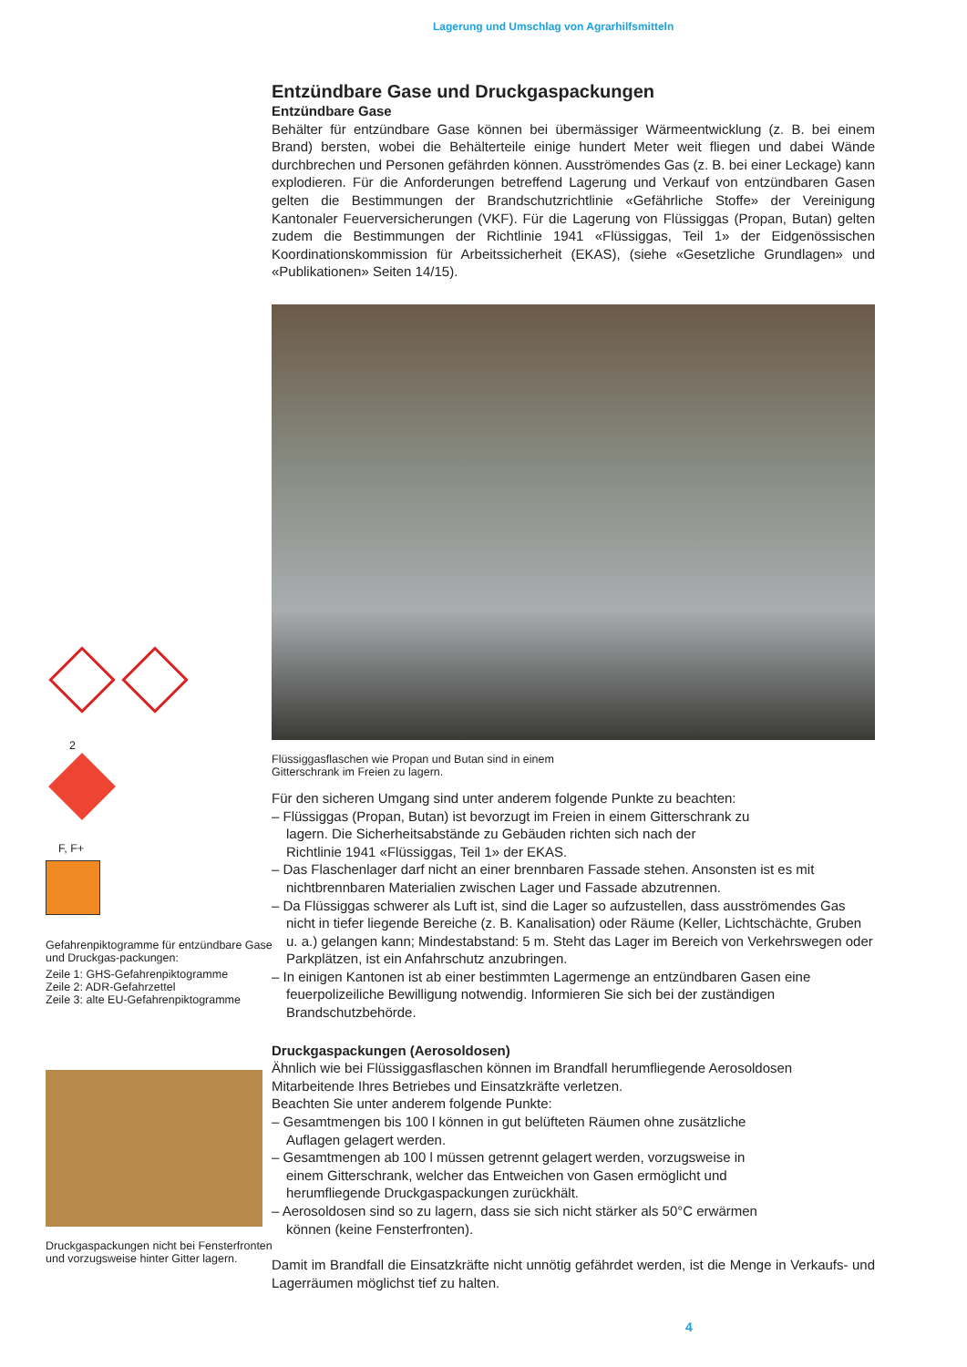Lagerung und Umschlag von Agrarhilfsmitteln
2
F, F+
Gefahrenpiktogramme für entzündbare Gase und Druckgas-packungen:
Zeile 1: GHS-Gefahrenpiktogramme
Zeile 2: ADR-Gefahrzettel
Zeile 3: alte EU-Gefahrenpiktogramme
Druckgaspackungen nicht bei Fensterfronten und vorzugsweise hinter Gitter lagern.
Entzündbare Gase und Druckgaspackungen
Entzündbare Gase
Behälter für entzündbare Gase können bei übermässiger Wärmeentwicklung (z. B. bei einem Brand) bersten, wobei die Behälterteile einige hundert Meter weit fliegen und dabei Wände durchbrechen und Personen gefährden können. Ausströmendes Gas (z. B. bei einer Leckage) kann explodieren. Für die Anforderungen betreffend Lagerung und Verkauf von entzündbaren Gasen gelten die Bestimmungen der Brandschutzrichtlinie «Gefährliche Stoffe» der Vereinigung Kantonaler Feuerversicherungen (VKF). Für die Lagerung von Flüssiggas (Propan, Butan) gelten zudem die Bestimmungen der Richtlinie 1941 «Flüssiggas, Teil 1» der Eidgenössischen Koordinationskommission für Arbeitssicherheit (EKAS), (siehe «Gesetzliche Grundlagen» und «Publikationen» Seiten 14/15).
Flüssiggasflaschen wie Propan und Butan sind in einem
Gitterschrank im Freien zu lagern.
Für den sicheren Umgang sind unter anderem folgende Punkte zu beachten:
– Flüssiggas (Propan, Butan) ist bevorzugt im Freien in einem Gitterschrank zu
lagern. Die Sicherheitsabstände zu Gebäuden richten sich nach der
Richtlinie 1941 «Flüssiggas, Teil 1» der EKAS.
– Das Flaschenlager darf nicht an einer brennbaren Fassade stehen. Ansonsten ist es mit nichtbrennbaren Materialien zwischen Lager und Fassade abzutrennen.
– Da Flüssiggas schwerer als Luft ist, sind die Lager so aufzustellen, dass ausströmendes Gas nicht in tiefer liegende Bereiche (z. B. Kanalisation) oder Räume (Keller, Lichtschächte, Gruben u. a.) gelangen kann; Mindestabstand: 5 m. Steht das Lager im Bereich von Verkehrswegen oder Parkplätzen, ist ein Anfahrschutz anzubringen.
– In einigen Kantonen ist ab einer bestimmten Lagermenge an entzündbaren Gasen eine feuerpolizeiliche Bewilligung notwendig. Informieren Sie sich bei der zuständigen Brandschutzbehörde.
Druckgaspackungen (Aerosoldosen)
Ähnlich wie bei Flüssiggasflaschen können im Brandfall herumfliegende Aerosoldosen Mitarbeitende Ihres Betriebes und Einsatzkräfte verletzen.
Beachten Sie unter anderem folgende Punkte:
– Gesamtmengen bis 100 l können in gut belüfteten Räumen ohne zusätzliche
Auflagen gelagert werden.
– Gesamtmengen ab 100 l müssen getrennt gelagert werden, vorzugsweise in
einem Gitterschrank, welcher das Entweichen von Gasen ermöglicht und
herumfliegende Druckgaspackungen zurückhält.
– Aerosoldosen sind so zu lagern, dass sie sich nicht stärker als 50°C erwärmen
können (keine Fensterfronten).
Damit im Brandfall die Einsatzkräfte nicht unnötig gefährdet werden, ist die Menge in Verkaufs- und Lagerräumen möglichst tief zu halten.
4